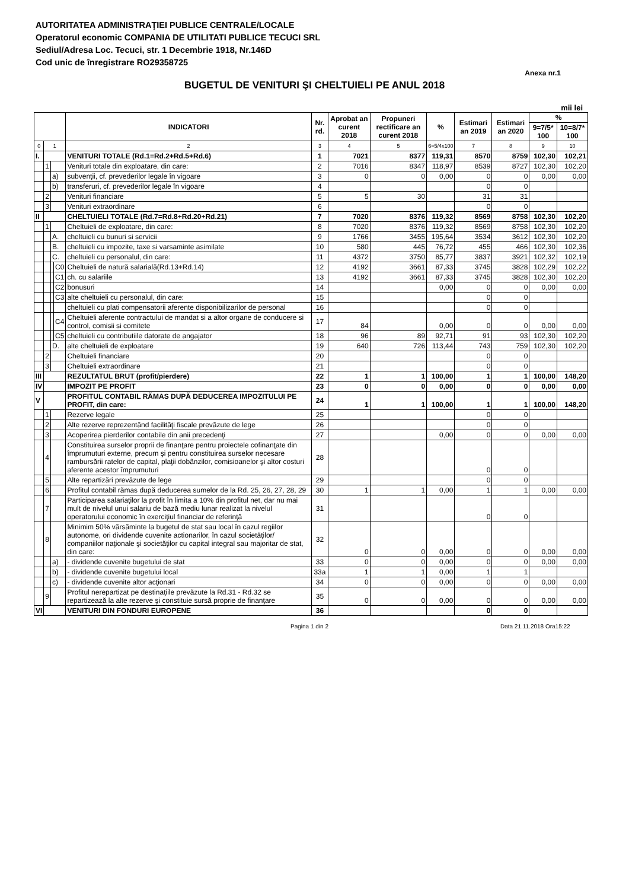AUTORITATEA ADMINISTRAŢIEI PUBLICE CENTRALE/LOCALE
Operatorul economic COMPANIA DE UTILITATI PUBLICE TECUCI SRL
Sediul/Adresa Loc. Tecuci, str. 1 Decembrie 1918, Nr.146D
Cod unic de înregistrare RO29358725
Anexa nr.1
BUGETUL DE VENITURI ŞI CHELTUIELI PE ANUL 2018
mii lei
| | | | | INDICATORI | Nr. rd. | Aprobat an curent 2018 | Propuneri rectificare an curent 2018 | % | Estimari an 2019 | Estimari an 2020 | % | |
| --- | --- | --- | --- | --- | --- | --- | --- | --- | --- | --- | --- | --- |
| | | | | | | | | | | | 9=7/5* 100 | 10=8/7* 100 |
| 0 | 1 | | | 2 | 3 | 4 | 5 | 6=5/4x100 | 7 | 8 | 9 | 10 |
| I. | | | | VENITURI TOTALE (Rd.1=Rd.2+Rd.5+Rd.6) | 1 | 7021 | 8377 | 119,31 | 8570 | 8759 | 102,30 | 102,21 |
| | 1 | | | Venituri totale din exploatare, din care: | 2 | 7016 | 8347 | 118,97 | 8539 | 8727 | 102,30 | 102,20 |
| | | a) | | subvenţii, cf. prevederilor legale în vigoare | 3 | 0 | 0 | 0,00 | 0 | 0 | 0,00 | 0,00 |
| | | b) | | transferuri, cf. prevederilor legale în vigoare | 4 | | | | 0 | 0 | | |
| | 2 | | | Venituri financiare | 5 | 5 | 30 | | 31 | 31 | | |
| | 3 | | | Venituri extraordinare | 6 | | | | 0 | 0 | | |
| II | | | | CHELTUIELI TOTALE (Rd.7=Rd.8+Rd.20+Rd.21) | 7 | 7020 | 8376 | 119,32 | 8569 | 8758 | 102,30 | 102,20 |
| | 1 | | | Cheltuieli de exploatare, din care: | 8 | 7020 | 8376 | 119,32 | 8569 | 8758 | 102,30 | 102,20 |
| | | A. | | cheltuieli cu bunuri si servicii | 9 | 1766 | 3455 | 195,64 | 3534 | 3612 | 102,30 | 102,20 |
| | | B. | | cheltuieli cu impozite, taxe si varsaminte asimilate | 10 | 580 | 445 | 76,72 | 455 | 466 | 102,30 | 102,36 |
| | | C. | | cheltuieli cu personalul, din care: | 11 | 4372 | 3750 | 85,77 | 3837 | 3921 | 102,32 | 102,19 |
| | | | C0 | Cheltuieli de natură salarială(Rd.13+Rd.14) | 12 | 4192 | 3661 | 87,33 | 3745 | 3828 | 102,29 | 102,22 |
| | | | C1 | ch. cu salariile | 13 | 4192 | 3661 | 87,33 | 3745 | 3828 | 102,30 | 102,20 |
| | | | C2 | bonusuri | 14 | | | 0,00 | 0 | 0 | 0,00 | 0,00 |
| | | | C3 | alte cheltuieli cu personalul, din care: | 15 | | | | 0 | 0 | | |
| | | | | cheltuieli cu plati compensatorii aferente disponibilizarilor de personal | 16 | | | | 0 | 0 | | |
| | | | C4 | Cheltuieli aferente contractului de mandat si a altor organe de conducere si control, comisii si comitete | 17 | 84 | | 0,00 | 0 | 0 | 0,00 | 0,00 |
| | | | C5 | cheltuieli cu contributiile datorate de angajator | 18 | 96 | 89 | 92,71 | 91 | 93 | 102,30 | 102,20 |
| | | D. | | alte cheltuieli de exploatare | 19 | 640 | 726 | 113,44 | 743 | 759 | 102,30 | 102,20 |
| | 2 | | | Cheltuieli financiare | 20 | | | | 0 | 0 | | |
| | 3 | | | Cheltuieli extraordinare | 21 | | | | 0 | 0 | | |
| III | | | | REZULTATUL BRUT (profit/pierdere) | 22 | 1 | 1 | 100,00 | 1 | 1 | 100,00 | 148,20 |
| IV | | | | IMPOZIT PE PROFIT | 23 | 0 | 0 | 0,00 | 0 | 0 | 0,00 | 0,00 |
| V | | | | PROFITUL CONTABIL RĂMAS DUPĂ DEDUCEREA IMPOZITULUI PE PROFIT, din care: | 24 | 1 | 1 | 100,00 | 1 | 1 | 100,00 | 148,20 |
| | 1 | | | Rezerve legale | 25 | | | | 0 | 0 | | |
| | 2 | | | Alte rezerve reprezentând facilităţi fiscale prevăzute de lege | 26 | | | | 0 | 0 | | |
| | 3 | | | Acoperirea pierderilor contabile din anii precedenţi | 27 | | | 0,00 | 0 | 0 | 0,00 | 0,00 |
| | 4 | | | Constituirea surselor proprii de finanţare pentru proiectele cofinanţate din împrumuturi externe, precum şi pentru constituirea surselor necesare rambursării ratelor de capital, plaţii dobânzilor, comisioanelor şi altor costuri aferente acestor împrumuturi | 28 | | | | 0 | 0 | | |
| | 5 | | | Alte repartizări prevăzute de lege | 29 | | | | 0 | 0 | | |
| | 6 | | | Profitul contabil rămas după deducerea sumelor de la Rd. 25, 26, 27, 28, 29 | 30 | 1 | 1 | 0,00 | 1 | 1 | 0,00 | 0,00 |
| | 7 | | | Participarea salariaţilor la profit în limita a 10% din profitul net, dar nu mai mult de nivelul unui salariu de bază mediu lunar realizat la nivelul operatorului economic în exerciţiul financiar de referinţă | 31 | | | | 0 | 0 | | |
| | 8 | | | Minimim 50% vărsăminte la bugetul de stat sau local în cazul regiilor autonome, ori dividende cuvenite actionarilor, în cazul societăţilor/ companiilor naţionale şi societăţilor cu capital integral sau majoritar de stat, din care: | 32 | 0 | 0 | 0,00 | 0 | 0 | 0,00 | 0,00 |
| | | a) | | - dividende cuvenite bugetului de stat | 33 | 0 | 0 | 0,00 | 0 | 0 | 0,00 | 0,00 |
| | | b) | | - dividende cuvenite bugetului local | 33a | 1 | 1 | 0,00 | 1 | 1 | | |
| | | c) | | - dividende cuvenite altor acţionari | 34 | 0 | 0 | 0,00 | 0 | 0 | 0,00 | 0,00 |
| | 9 | | | Profitul nerepartizat pe destinaţiile prevăzute la Rd.31 - Rd.32 se repartizează la alte rezerve şi constituie sursă proprie de finanţare | 35 | 0 | 0 | 0,00 | 0 | 0 | 0,00 | 0,00 |
| VI | | | | VENITURI DIN FONDURI EUROPENE | 36 | | | | 0 | 0 | | |
Pagina 1 din 2 Data 21.11.2018 Ora15:22